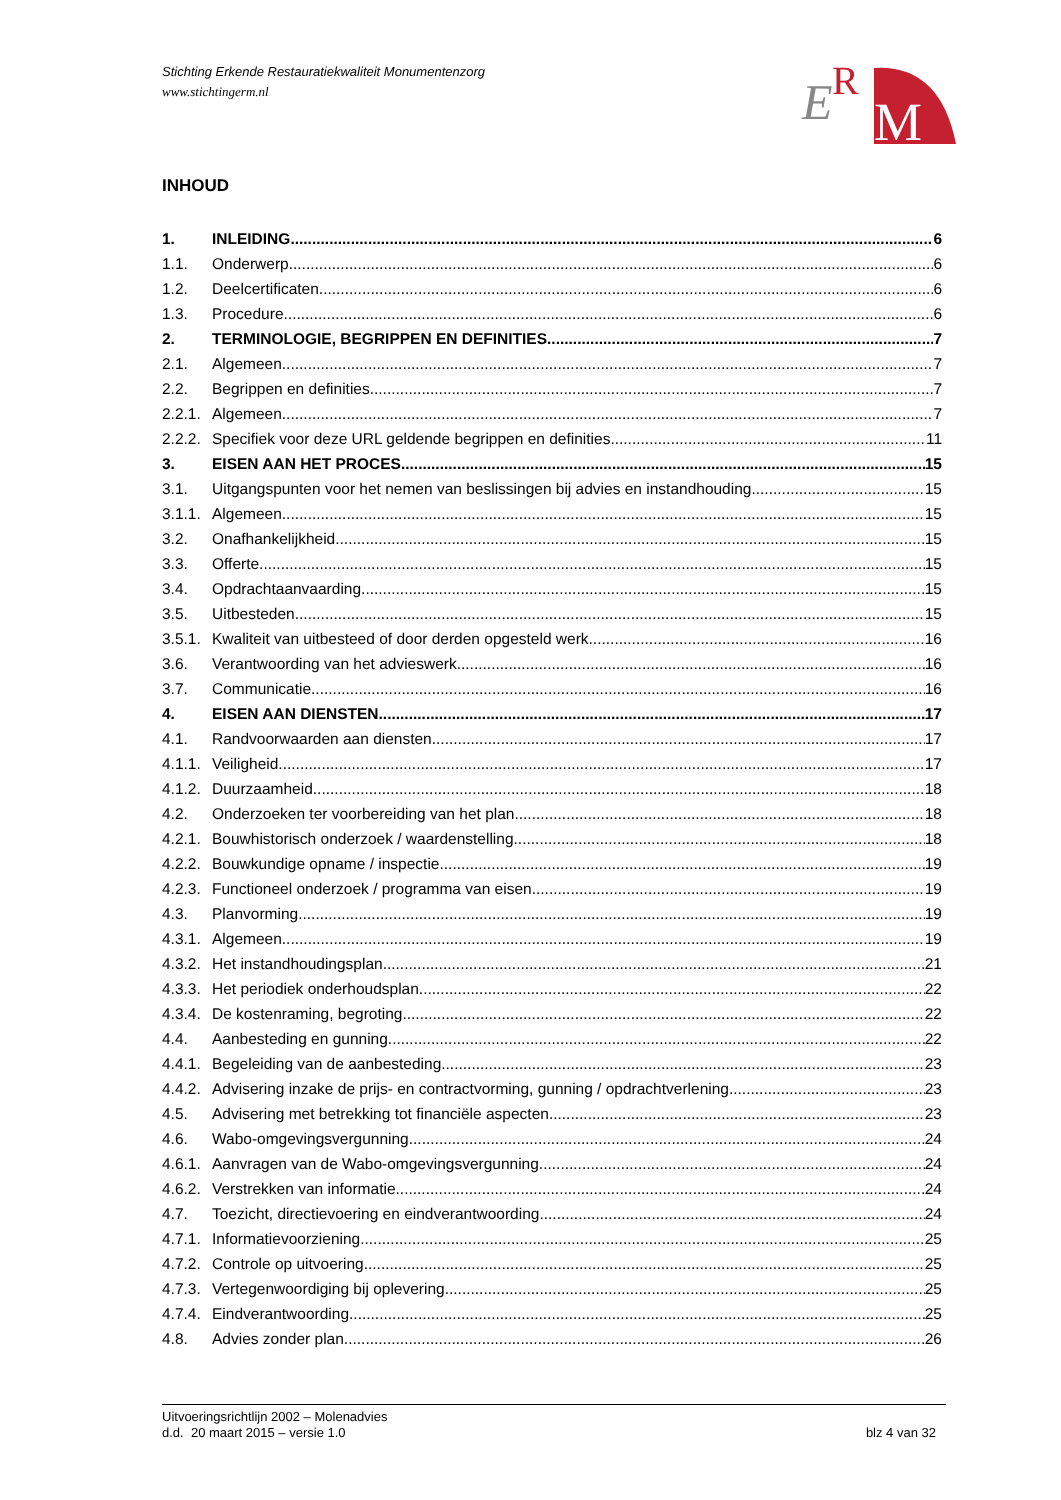Stichting Erkende Restauratiekwaliteit Monumentenzorg
www.stichtingerm.nl
E
R
M
INHOUD
1. INLEIDING 6
1.1. Onderwerp 6
1.2. Deelcertificaten 6
1.3. Procedure 6
2. TERMINOLOGIE, BEGRIPPEN EN DEFINITIES 7
2.1. Algemeen 7
2.2. Begrippen en definities 7
2.2.1. Algemeen 7
2.2.2. Specifiek voor deze URL geldende begrippen en definities 11
3. EISEN AAN HET PROCES 15
3.1. Uitgangspunten voor het nemen van beslissingen bij advies en instandhouding 15
3.1.1. Algemeen 15
3.2. Onafhankelijkheid 15
3.3. Offerte 15
3.4. Opdrachtaanvaarding 15
3.5. Uitbesteden 15
3.5.1. Kwaliteit van uitbesteed of door derden opgesteld werk 16
3.6. Verantwoording van het advieswerk 16
3.7. Communicatie 16
4. EISEN AAN DIENSTEN 17
4.1. Randvoorwaarden aan diensten 17
4.1.1. Veiligheid 17
4.1.2. Duurzaamheid 18
4.2. Onderzoeken ter voorbereiding van het plan 18
4.2.1. Bouwhistorisch onderzoek / waardenstelling 18
4.2.2. Bouwkundige opname / inspectie 19
4.2.3. Functioneel onderzoek / programma van eisen 19
4.3. Planvorming 19
4.3.1. Algemeen 19
4.3.2. Het instandhoudingsplan 21
4.3.3. Het periodiek onderhoudsplan 22
4.3.4. De kostenraming, begroting 22
4.4. Aanbesteding en gunning 22
4.4.1. Begeleiding van de aanbesteding 23
4.4.2. Advisering inzake de prijs- en contractvorming, gunning / opdrachtverlening 23
4.5. Advisering met betrekking tot financiële aspecten 23
4.6. Wabo-omgevingsvergunning 24
4.6.1. Aanvragen van de Wabo-omgevingsvergunning 24
4.6.2. Verstrekken van informatie 24
4.7. Toezicht, directievoering en eindverantwoording 24
4.7.1. Informatievoorziening 25
4.7.2. Controle op uitvoering 25
4.7.3. Vertegenwoordiging bij oplevering 25
4.7.4. Eindverantwoording 25
4.8. Advies zonder plan 26
Uitvoeringsrichtlijn 2002 – Molenadvies
d.d. 20 maart 2015 – versie 1.0 blz 4 van 32